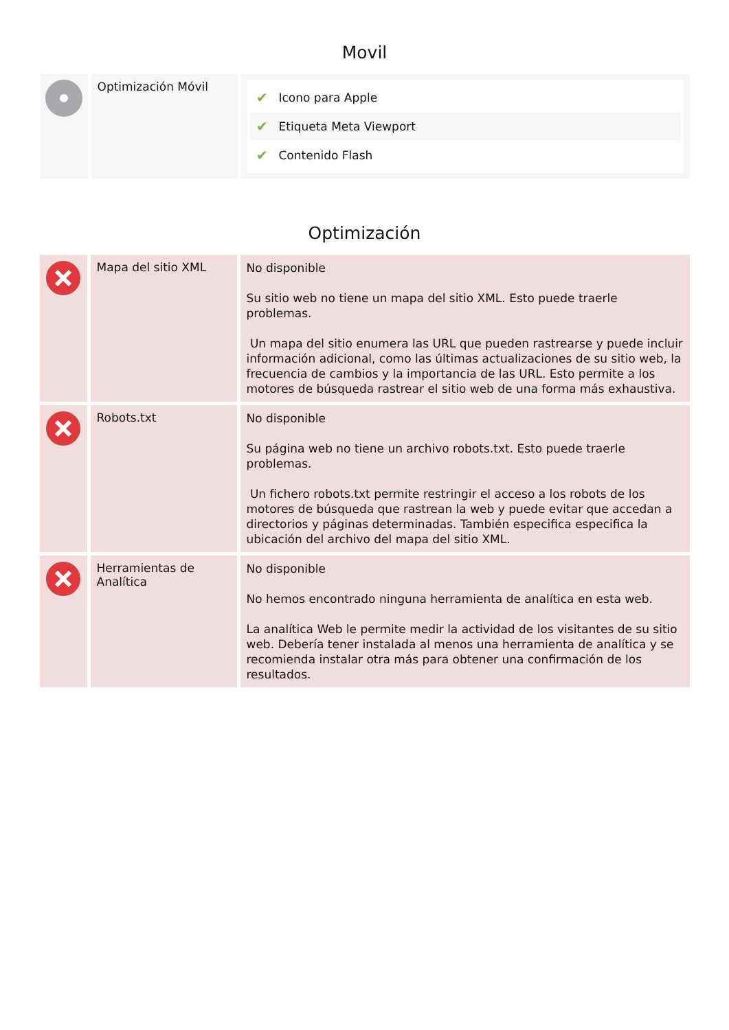Movil
| | Optimización Móvil | ✔ Icono para Apple ✔ Etiqueta Meta Viewport ✔ Contenido Flash |
Optimización
| | Mapa del sitio XML | No disponible Su sitio web no tiene un mapa del sitio XML. Esto puede traerle problemas. Un mapa del sitio enumera las URL que pueden rastrearse y puede incluir información adicional, como las últimas actualizaciones de su sitio web, la frecuencia de cambios y la importancia de las URL. Esto permite a los motores de búsqueda rastrear el sitio web de una forma más exhaustiva. |
| | Robots.txt | No disponible Su página web no tiene un archivo robots.txt. Esto puede traerle problemas. Un fichero robots.txt permite restringir el acceso a los robots de los motores de búsqueda que rastrean la web y puede evitar que accedan a directorios y páginas determinadas. También especifica especifica la ubicación del archivo del mapa del sitio XML. |
| | Herramientas de Analítica | No disponible No hemos encontrado ninguna herramienta de analítica en esta web. La analítica Web le permite medir la actividad de los visitantes de su sitio web. Debería tener instalada al menos una herramienta de analítica y se recomienda instalar otra más para obtener una confirmación de los resultados. |